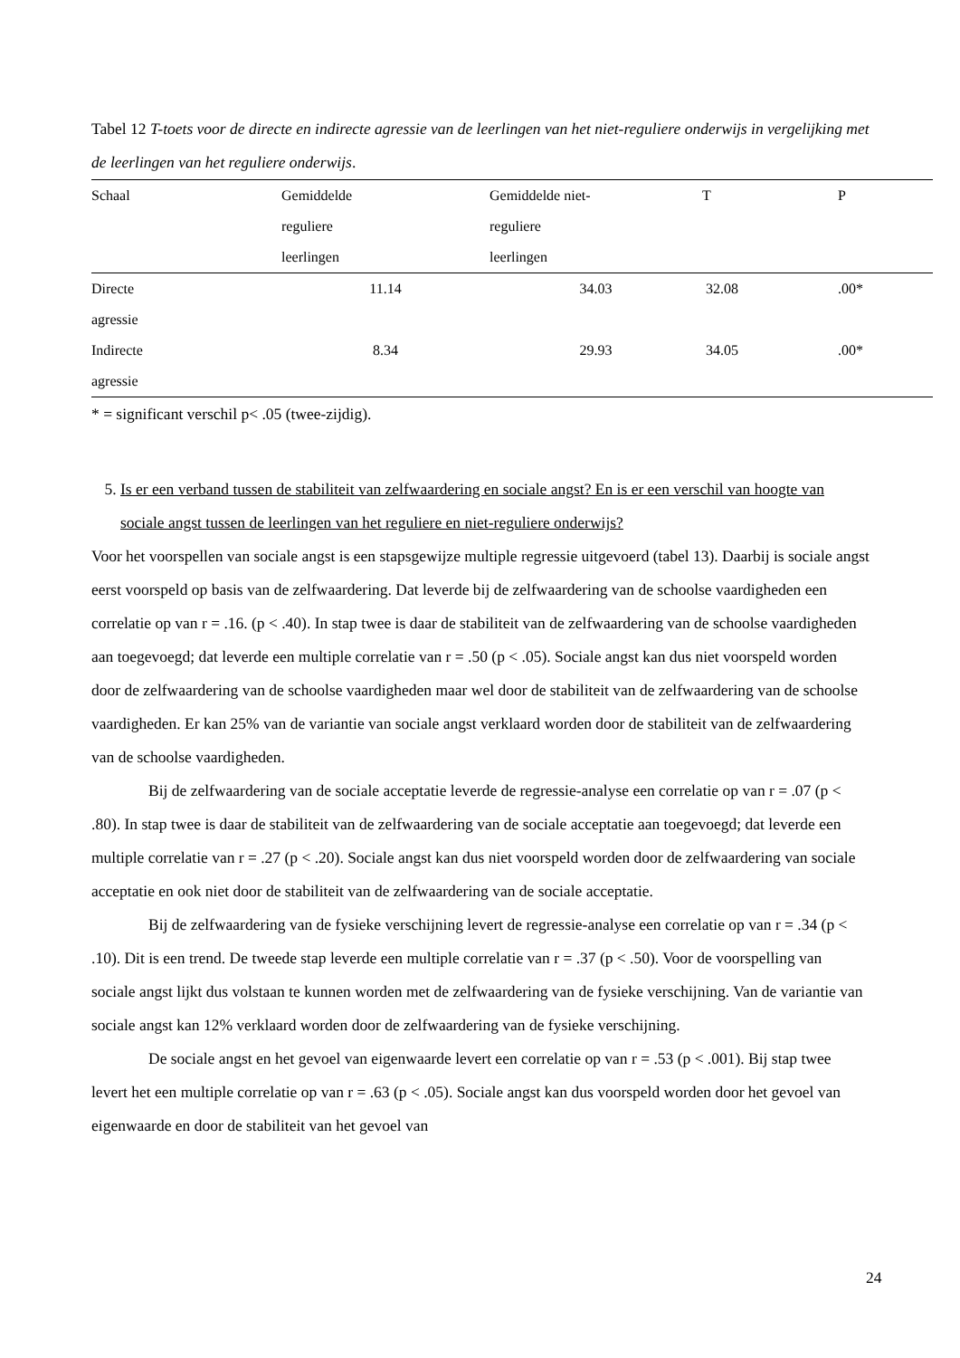Tabel 12 T-toets voor de directe en indirecte agressie van de leerlingen van het niet-reguliere onderwijs in vergelijking met de leerlingen van het reguliere onderwijs.
| Schaal | Gemiddelde reguliere leerlingen | Gemiddelde niet- reguliere leerlingen | T | P |
| --- | --- | --- | --- | --- |
| Directe agressie | 11.14 | 34.03 | 32.08 | .00* |
| Indirecte agressie | 8.34 | 29.93 | 34.05 | .00* |
* = significant verschil p< .05 (twee-zijdig).
5. Is er een verband tussen de stabiliteit van zelfwaardering en sociale angst? En is er een verschil van hoogte van sociale angst tussen de leerlingen van het reguliere en niet-reguliere onderwijs?
Voor het voorspellen van sociale angst is een stapsgewijze multiple regressie uitgevoerd (tabel 13). Daarbij is sociale angst eerst voorspeld op basis van de zelfwaardering. Dat leverde bij de zelfwaardering van de schoolse vaardigheden een correlatie op van r = .16. (p < .40). In stap twee is daar de stabiliteit van de zelfwaardering van de schoolse vaardigheden aan toegevoegd; dat leverde een multiple correlatie van r = .50 (p < .05). Sociale angst kan dus niet voorspeld worden door de zelfwaardering van de schoolse vaardigheden maar wel door de stabiliteit van de zelfwaardering van de schoolse vaardigheden. Er kan 25% van de variantie van sociale angst verklaard worden door de stabiliteit van de zelfwaardering van de schoolse vaardigheden.
Bij de zelfwaardering van de sociale acceptatie leverde de regressie-analyse een correlatie op van r = .07 (p < .80). In stap twee is daar de stabiliteit van de zelfwaardering van de sociale acceptatie aan toegevoegd; dat leverde een multiple correlatie van r = .27 (p < .20). Sociale angst kan dus niet voorspeld worden door de zelfwaardering van sociale acceptatie en ook niet door de stabiliteit van de zelfwaardering van de sociale acceptatie.
Bij de zelfwaardering van de fysieke verschijning levert de regressie-analyse een correlatie op van r = .34 (p < .10). Dit is een trend. De tweede stap leverde een multiple correlatie van r = .37 (p < .50). Voor de voorspelling van sociale angst lijkt dus volstaan te kunnen worden met de zelfwaardering van de fysieke verschijning. Van de variantie van sociale angst kan 12% verklaard worden door de zelfwaardering van de fysieke verschijning.
De sociale angst en het gevoel van eigenwaarde levert een correlatie op van r = .53 (p < .001). Bij stap twee levert het een multiple correlatie op van r = .63 (p < .05). Sociale angst kan dus voorspeld worden door het gevoel van eigenwaarde en door de stabiliteit van het gevoel van
24